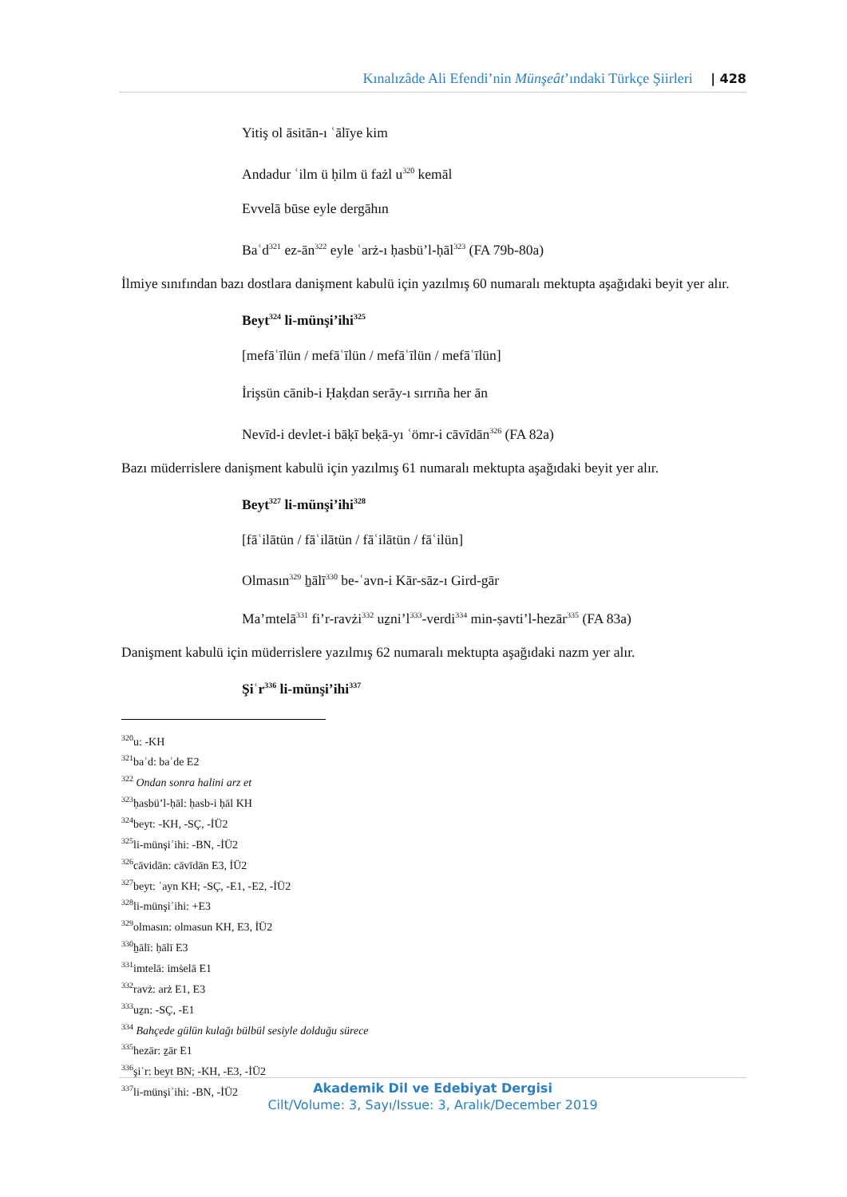Kınalızâde Ali Efendi’nin Münşeât’ındaki Türkçe Şiirleri | 428
Yitiş ol āsitān-ı ʿālīye kim
Andadur ʿilm ü ḥilm ü fażl u<sup>320</sup> kemāl
Evvelā būse eyle dergāhın
Baʿd<sup>321</sup> ez-ān<sup>322</sup> eyle ʿarż-ı ḥasbü’l-ḥāl<sup>323</sup> (FA 79b-80a)
İlmiye sınıfından bazı dostlara danişment kabulü için yazılmış 60 numaralı mektupta aşağıdaki beyit yer alır.
Beyt<sup>324</sup> li-münşi’ihi<sup>325</sup>
[mefāʿīlün / mefāʿīlün / mefāʿīlün / mefāʿīlün]
İrişsün cānib-i Ḥaḳdan serāy-ı sırrıña her ān
Nevīd-i devlet-i bāḳī beḳā-yı ʿömr-i cāvīdān<sup>326</sup> (FA 82a)
Bazı müderrislere danişment kabulü için yazılmış 61 numaralı mektupta aşağıdaki beyit yer alır.
Beyt<sup>327</sup> li-münşi’ihi<sup>328</sup>
[fāʿilātün / fāʿilātün / fāʿilātün / fāʿilün]
Olmasın<sup>329</sup> ẖālī<sup>330</sup> be-ʿavn-i Kār-sāz-ı Gird-gār
Ma’mtelā<sup>331</sup> fi’r-ravżi<sup>332</sup> uẕni’l<sup>333</sup>-verdi<sup>334</sup> min-ṣavti’l-hezār<sup>335</sup> (FA 83a)
Danişment kabulü için müderrislere yazılmış 62 numaralı mektupta aşağıdaki nazm yer alır.
Şiʿr<sup>336</sup> li-münşi’ihi<sup>337</sup>
<sup>320</sup> u: -KH
<sup>321</sup> baʿd: baʿde E2
<sup>322</sup> Ondan sonra halini arz et
<sup>323</sup> ḥasbü’l-ḥāl: ḥasb-i ḥāl KH
<sup>324</sup> beyt: -KH, -SÇ, -İÜ2
<sup>325</sup> li-münşiʾihi: -BN, -İÜ2
<sup>326</sup> cāvidān: cāvīdān E3, İÜ2
<sup>327</sup> beyt: ʿayn KH; -SÇ, -E1, -E2, -İÜ2
<sup>328</sup> li-münşiʾihi: +E3
<sup>329</sup> olmasın: olmasun KH, E3, İÜ2
<sup>330</sup> ẖālī: ḥālī E3
<sup>331</sup> imtelā: imṡelā E1
<sup>332</sup> ravż: arż E1, E3
<sup>333</sup> uẕn: -SÇ, -E1
<sup>334</sup> Bahçede gülün kulağı bülbül sesiyle dolduğu sürece
<sup>335</sup> hezār: ẕār E1
<sup>336</sup> şiʿr: beyt BN; -KH, -E3, -İÜ2
<sup>337</sup> li-münşiʾihi: -BN, -İÜ2
Akademik Dil ve Edebiyat Dergisi
Cilt/Volume: 3, Sayı/Issue: 3, Aralık/December 2019